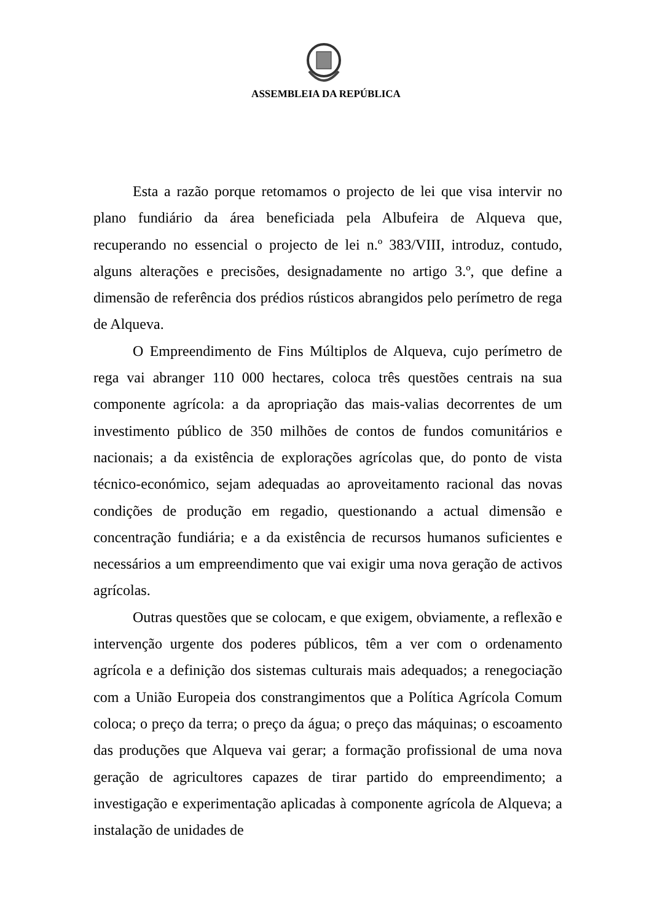ASSEMBLEIA DA REPÚBLICA
Esta a razão porque retomamos o projecto de lei que visa intervir no plano fundiário da área beneficiada pela Albufeira de Alqueva que, recuperando no essencial o projecto de lei n.º 383/VIII, introduz, contudo, alguns alterações e precisões, designadamente no artigo 3.º, que define a dimensão de referência dos prédios rústicos abrangidos pelo perímetro de rega de Alqueva.
O Empreendimento de Fins Múltiplos de Alqueva, cujo perímetro de rega vai abranger 110 000 hectares, coloca três questões centrais na sua componente agrícola: a da apropriação das mais-valias decorrentes de um investimento público de 350 milhões de contos de fundos comunitários e nacionais; a da existência de explorações agrícolas que, do ponto de vista técnico-económico, sejam adequadas ao aproveitamento racional das novas condições de produção em regadio, questionando a actual dimensão e concentração fundiária; e a da existência de recursos humanos suficientes e necessários a um empreendimento que vai exigir uma nova geração de activos agrícolas.
Outras questões que se colocam, e que exigem, obviamente, a reflexão e intervenção urgente dos poderes públicos, têm a ver com o ordenamento agrícola e a definição dos sistemas culturais mais adequados; a renegociação com a União Europeia dos constrangimentos que a Política Agrícola Comum coloca; o preço da terra; o preço da água; o preço das máquinas; o escoamento das produções que Alqueva vai gerar; a formação profissional de uma nova geração de agricultores capazes de tirar partido do empreendimento; a investigação e experimentação aplicadas à componente agrícola de Alqueva; a instalação de unidades de